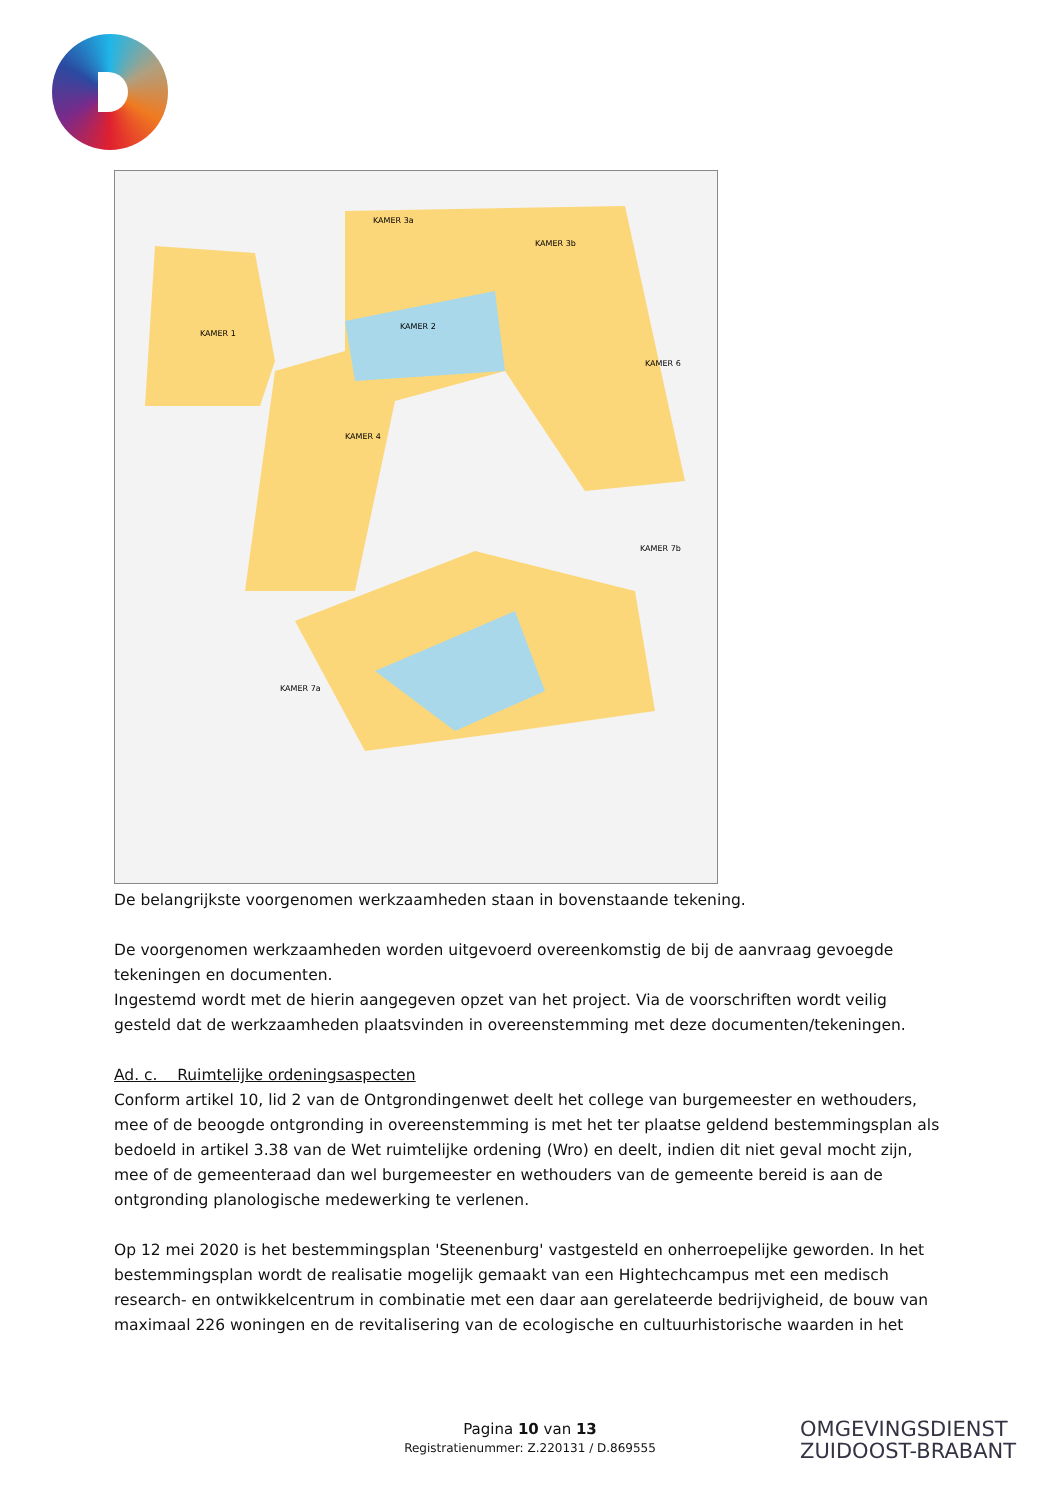KAMER 3a
KAMER 3b
KAMER 1
KAMER 2
KAMER 6
KAMER 4
KAMER 7b
KAMER 7a
De belangrijkste voorgenomen werkzaamheden staan in bovenstaande tekening.
De voorgenomen werkzaamheden worden uitgevoerd overeenkomstig de bij de aanvraag gevoegde tekeningen en documenten.
Ingestemd wordt met de hierin aangegeven opzet van het project. Via de voorschriften wordt veilig gesteld dat de werkzaamheden plaatsvinden in overeenstemming met deze documenten/tekeningen.
Ad. c. Ruimtelijke ordeningsaspecten
Conform artikel 10, lid 2 van de Ontgrondingenwet deelt het college van burgemeester en wethouders, mee of de beoogde ontgronding in overeenstemming is met het ter plaatse geldend bestemmingsplan als bedoeld in artikel 3.38 van de Wet ruimtelijke ordening (Wro) en deelt, indien dit niet geval mocht zijn, mee of de gemeenteraad dan wel burgemeester en wethouders van de gemeente bereid is aan de ontgronding planologische medewerking te verlenen.
Op 12 mei 2020 is het bestemmingsplan 'Steenenburg' vastgesteld en onherroepelijke geworden. In het bestemmingsplan wordt de realisatie mogelijk gemaakt van een Hightechcampus met een medisch research- en ontwikkelcentrum in combinatie met een daar aan gerelateerde bedrijvigheid, de bouw van maximaal 226 woningen en de revitalisering van de ecologische en cultuurhistorische waarden in het
Pagina 10 van 13
Registratienummer: Z.220131 / D.869555
OMGEVINGSDIENST
ZUIDOOST-BRABANT